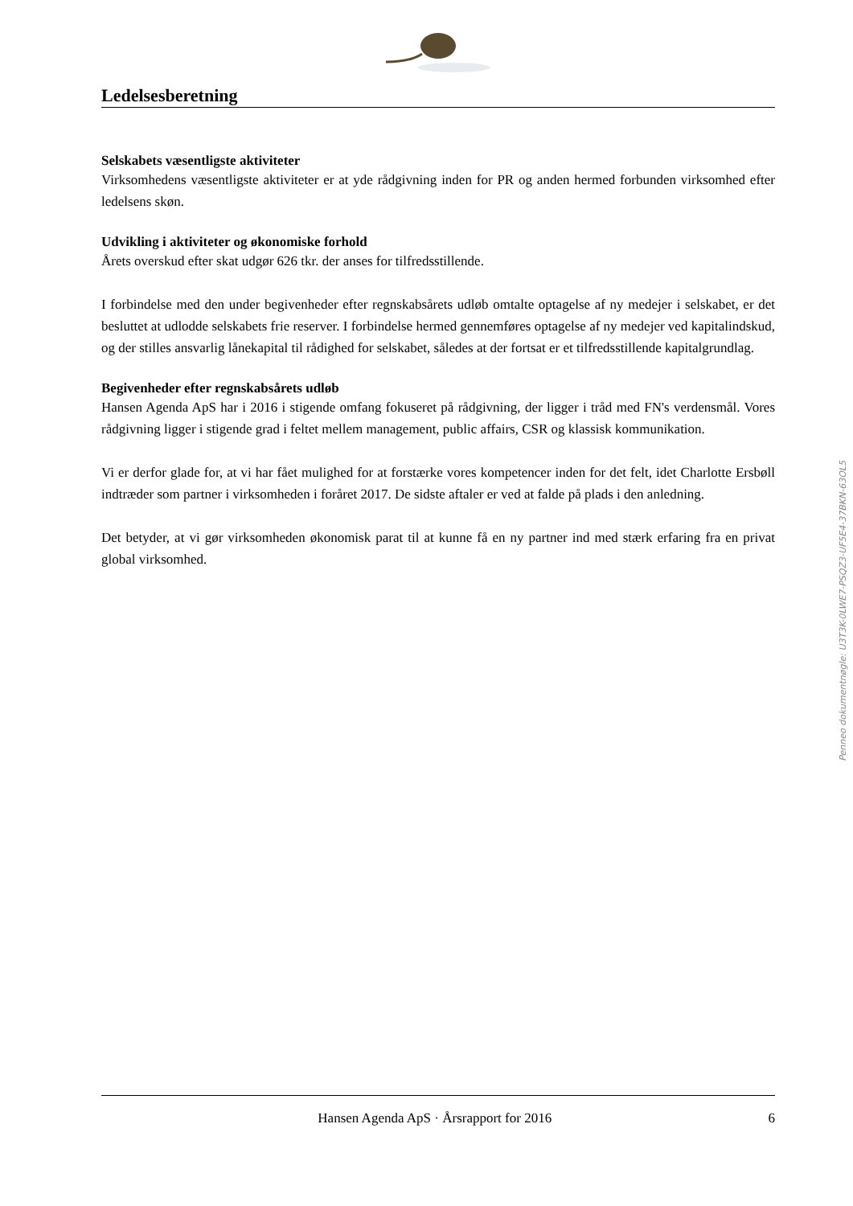Ledelsesberetning
Selskabets væsentligste aktiviteter
Virksomhedens væsentligste aktiviteter er at yde rådgivning inden for PR og anden hermed forbunden virksomhed efter ledelsens skøn.
Udvikling i aktiviteter og økonomiske forhold
Årets overskud efter skat udgør 626 tkr. der anses for tilfredsstillende.
I forbindelse med den under begivenheder efter regnskabsårets udløb omtalte optagelse af ny medejer i selskabet, er det besluttet at udlodde selskabets frie reserver. I forbindelse hermed gennemføres optagelse af ny medejer ved kapitalindskud, og der stilles ansvarlig lånekapital til rådighed for selskabet, således at der fortsat er et tilfredsstillende kapitalgrundlag.
Begivenheder efter regnskabsårets udløb
Hansen Agenda ApS har i 2016 i stigende omfang fokuseret på rådgivning, der ligger i tråd med FN's verdensmål. Vores rådgivning ligger i stigende grad i feltet mellem management, public affairs, CSR og klassisk kommunikation.
Vi er derfor glade for, at vi har fået mulighed for at forstærke vores kompetencer inden for det felt, idet Charlotte Ersbøll indtræder som partner i virksomheden i foråret 2017. De sidste aftaler er ved at falde på plads i den anledning.
Det betyder, at vi gør virksomheden økonomisk parat til at kunne få en ny partner ind med stærk erfaring fra en privat global virksomhed.
Penneo dokumentnøgle: U3T3K-0LWE7-PSQZ3-UF5E4-37BKN-63OL5
Hansen Agenda ApS · Årsrapport for 2016 6